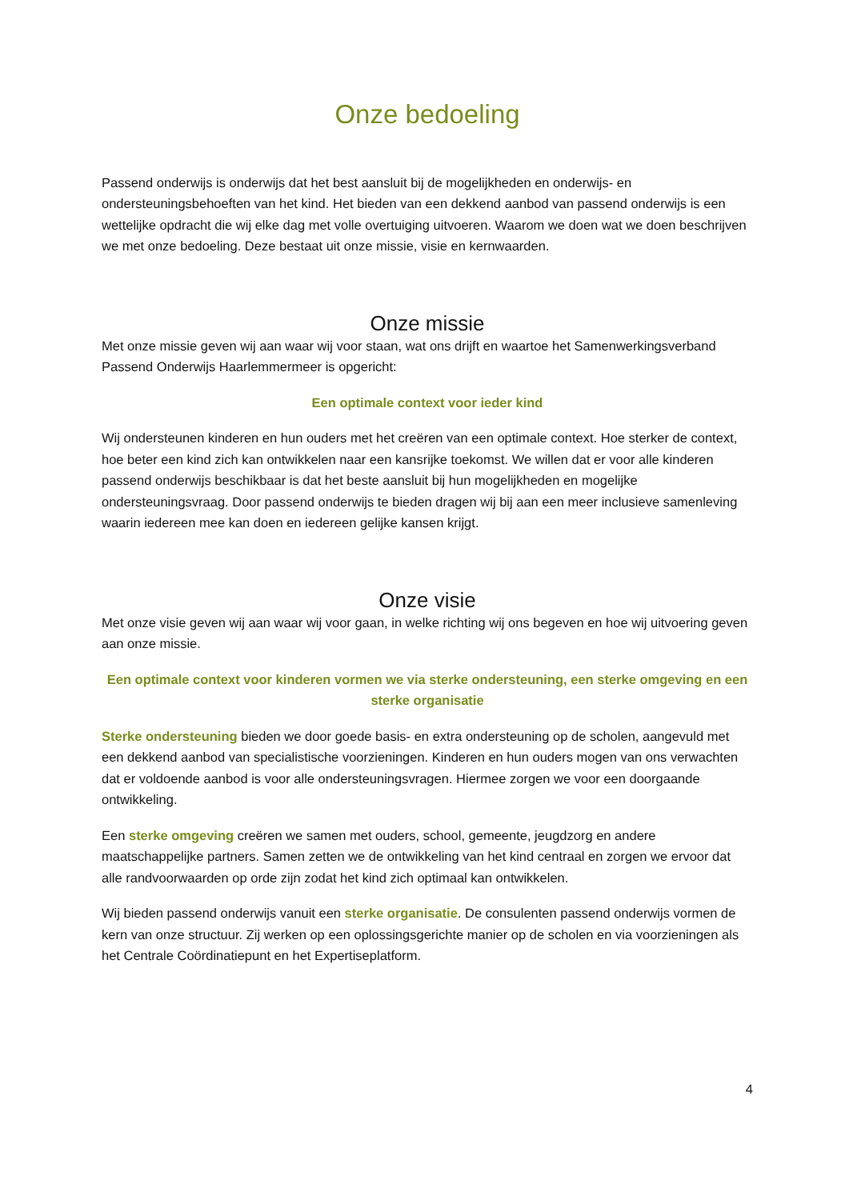Onze bedoeling
Passend onderwijs is onderwijs dat het best aansluit bij de mogelijkheden en onderwijs- en ondersteuningsbehoeften van het kind. Het bieden van een dekkend aanbod van passend onderwijs is een wettelijke opdracht die wij elke dag met volle overtuiging uitvoeren. Waarom we doen wat we doen beschrijven we met onze bedoeling. Deze bestaat uit onze missie, visie en kernwaarden.
Onze missie
Met onze missie geven wij aan waar wij voor staan, wat ons drijft en waartoe het Samenwerkingsverband Passend Onderwijs Haarlemmermeer is opgericht:
Een optimale context voor ieder kind
Wij ondersteunen kinderen en hun ouders met het creëren van een optimale context. Hoe sterker de context, hoe beter een kind zich kan ontwikkelen naar een kansrijke toekomst. We willen dat er voor alle kinderen passend onderwijs beschikbaar is dat het beste aansluit bij hun mogelijkheden en mogelijke ondersteuningsvraag. Door passend onderwijs te bieden dragen wij bij aan een meer inclusieve samenleving waarin iedereen mee kan doen en iedereen gelijke kansen krijgt.
Onze visie
Met onze visie geven wij aan waar wij voor gaan, in welke richting wij ons begeven en hoe wij uitvoering geven aan onze missie.
Een optimale context voor kinderen vormen we via sterke ondersteuning, een sterke omgeving en een sterke organisatie
Sterke ondersteuning bieden we door goede basis- en extra ondersteuning op de scholen, aangevuld met een dekkend aanbod van specialistische voorzieningen. Kinderen en hun ouders mogen van ons verwachten dat er voldoende aanbod is voor alle ondersteuningsvragen. Hiermee zorgen we voor een doorgaande ontwikkeling.
Een sterke omgeving creëren we samen met ouders, school, gemeente, jeugdzorg en andere maatschappelijke partners. Samen zetten we de ontwikkeling van het kind centraal en zorgen we ervoor dat alle randvoorwaarden op orde zijn zodat het kind zich optimaal kan ontwikkelen.
Wij bieden passend onderwijs vanuit een sterke organisatie. De consulenten passend onderwijs vormen de kern van onze structuur. Zij werken op een oplossingsgerichte manier op de scholen en via voorzieningen als het Centrale Coördinatiepunt en het Expertiseplatform.
4